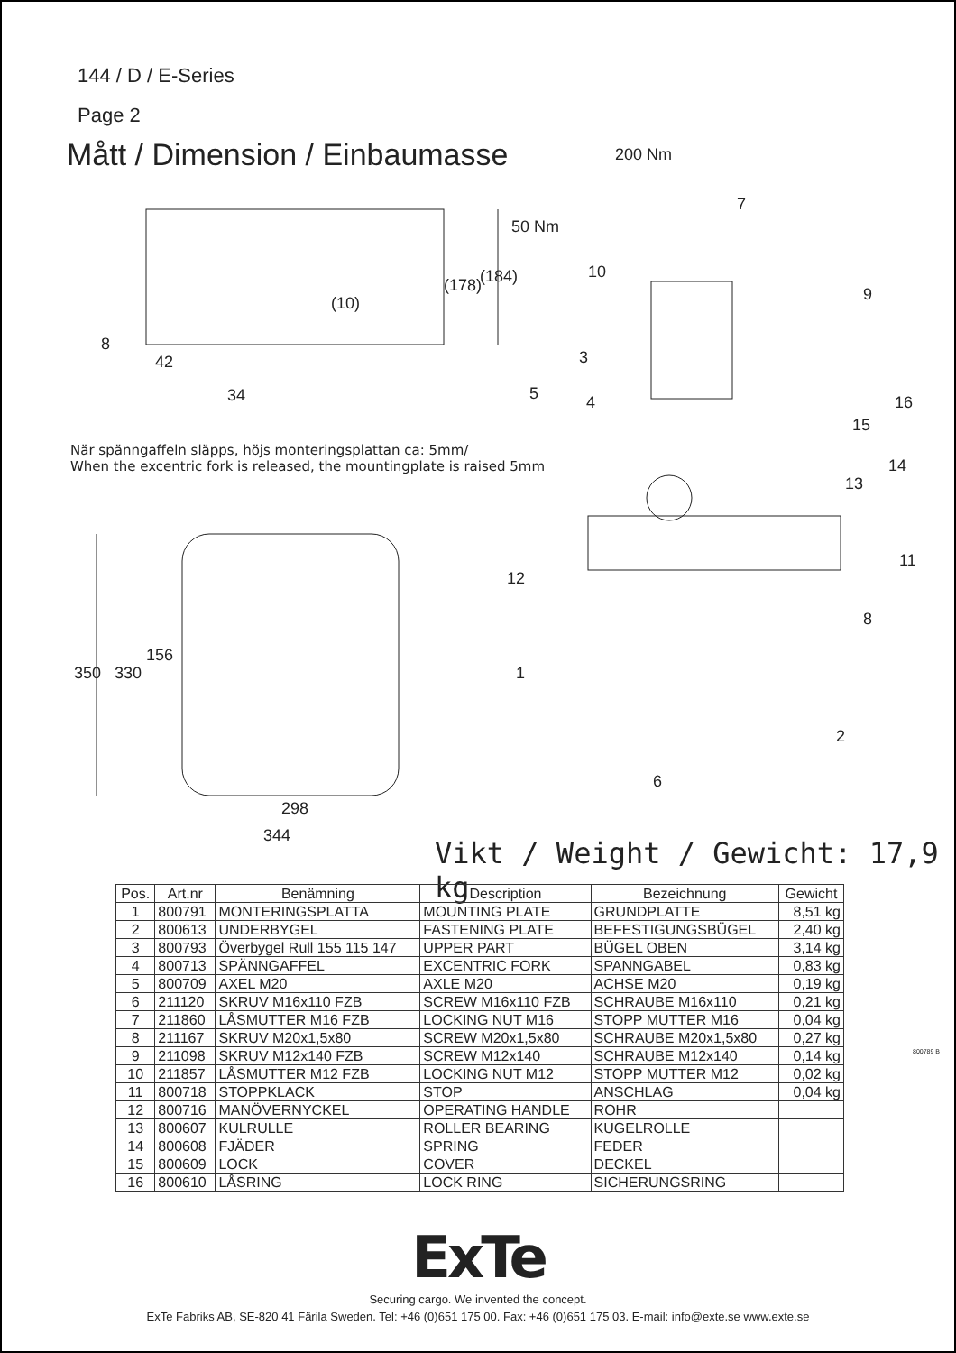144 / D / E-Series
Page 2
Mått / Dimension / Einbaumasse
200 Nm
50 Nm
(10)
34
298
344
350
330
156
8
42
(178)
(184)
7
10
9
3
5
4
16
15
14
13
11
12
8
1
2
6
När spänngaffeln släpps, höjs monteringsplattan ca: 5mm/
When the excentric fork is released, the mountingplate is raised 5mm
Vikt / Weight / Gewicht: 17,9 kg
| Pos. | Art.nr | Benämning | Description | Bezeichnung | Gewicht |
| --- | --- | --- | --- | --- | --- |
| 1 | 800791 | MONTERINGSPLATTA | MOUNTING PLATE | GRUNDPLATTE | 8,51 kg |
| 2 | 800613 | UNDERBYGEL | FASTENING PLATE | BEFESTIGUNGSBÜGEL | 2,40 kg |
| 3 | 800793 | Överbygel Rull 155 115 147 | UPPER PART | BÜGEL OBEN | 3,14 kg |
| 4 | 800713 | SPÄNNGAFFEL | EXCENTRIC FORK | SPANNGABEL | 0,83 kg |
| 5 | 800709 | AXEL M20 | AXLE M20 | ACHSE M20 | 0,19 kg |
| 6 | 211120 | SKRUV M16x110 FZB | SCREW M16x110 FZB | SCHRAUBE M16x110 | 0,21 kg |
| 7 | 211860 | LÅSMUTTER M16 FZB | LOCKING NUT M16 | STOPP MUTTER M16 | 0,04 kg |
| 8 | 211167 | SKRUV M20x1,5x80 | SCREW M20x1,5x80 | SCHRAUBE M20x1,5x80 | 0,27 kg |
| 9 | 211098 | SKRUV M12x140 FZB | SCREW M12x140 | SCHRAUBE M12x140 | 0,14 kg |
| 10 | 211857 | LÅSMUTTER M12 FZB | LOCKING NUT M12 | STOPP MUTTER M12 | 0,02 kg |
| 11 | 800718 | STOPPKLACK | STOP | ANSCHLAG | 0,04 kg |
| 12 | 800716 | MANÖVERNYCKEL | OPERATING HANDLE | ROHR | |
| 13 | 800607 | KULRULLE | ROLLER BEARING | KUGELROLLE | |
| 14 | 800608 | FJÄDER | SPRING | FEDER | |
| 15 | 800609 | LOCK | COVER | DECKEL | |
| 16 | 800610 | LÅSRING | LOCK RING | SICHERUNGSRING | |
800789 B
ExTe
Securing cargo. We invented the concept.
ExTe Fabriks AB, SE-820 41 Färila Sweden. Tel: +46 (0)651 175 00. Fax: +46 (0)651 175 03. E-mail: info@exte.se www.exte.se